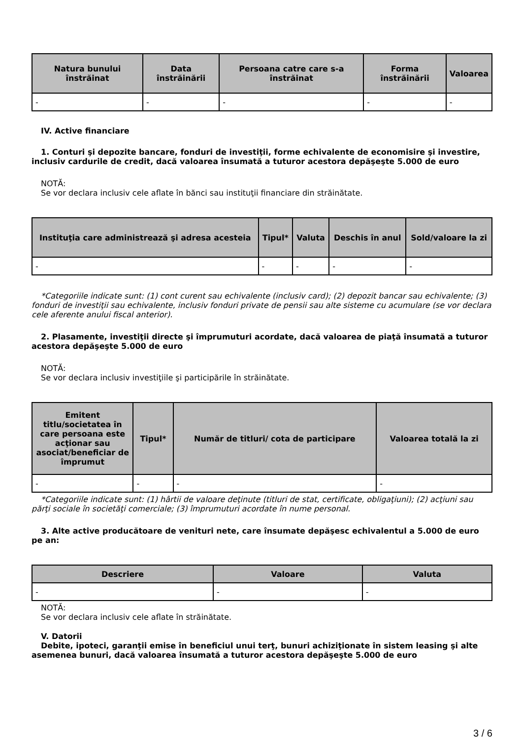| Natura bunului înstrăinat | Data înstrăinării | Persoana catre care s-a înstrăinat | Forma înstrăinării | Valoarea |
| --- | --- | --- | --- | --- |
| - | - | - | - | - |
IV. Active financiare
1. Conturi şi depozite bancare, fonduri de investiţii, forme echivalente de economisire şi investire, inclusiv cardurile de credit, dacă valoarea însumată a tuturor acestora depăşeşte 5.000 de euro
NOTĂ:
Se vor declara inclusiv cele aflate în bănci sau instituţii financiare din străinătate.
| Instituţia care administrează şi adresa acesteia | Tipul* | Valuta | Deschis în anul | Sold/valoare la zi |
| --- | --- | --- | --- | --- |
| - | - | - | - | - |
*Categoriile indicate sunt: (1) cont curent sau echivalente (inclusiv card); (2) depozit bancar sau echivalente; (3) fonduri de investiţii sau echivalente, inclusiv fonduri private de pensii sau alte sisteme cu acumulare (se vor declara cele aferente anului fiscal anterior).
2. Plasamente, investiţii directe şi împrumuturi acordate, dacă valoarea de piaţă însumată a tuturor acestora depăşeşte 5.000 de euro
NOTĂ:
Se vor declara inclusiv investiţiile şi participările în străinătate.
| Emitent titlu/societatea în care persoana este acţionar sau asociat/beneficiar de împrumut | Tipul* | Număr de titluri/ cota de participare | Valoarea totală la zi |
| --- | --- | --- | --- |
| - | - | - | - |
*Categoriile indicate sunt: (1) hârtii de valoare deţinute (titluri de stat, certificate, obligaţiuni); (2) acţiuni sau părţi sociale în societăţi comerciale; (3) împrumuturi acordate în nume personal.
3. Alte active producătoare de venituri nete, care însumate depăşesc echivalentul a 5.000 de euro pe an:
| Descriere | Valoare | Valuta |
| --- | --- | --- |
| - | - | - |
NOTĂ:
Se vor declara inclusiv cele aflate în străinătate.
V. Datorii
Debite, ipoteci, garanţii emise în beneficiul unui terţ, bunuri achiziţionate în sistem leasing şi alte asemenea bunuri, dacă valoarea însumată a tuturor acestora depăşeşte 5.000 de euro
3 / 6